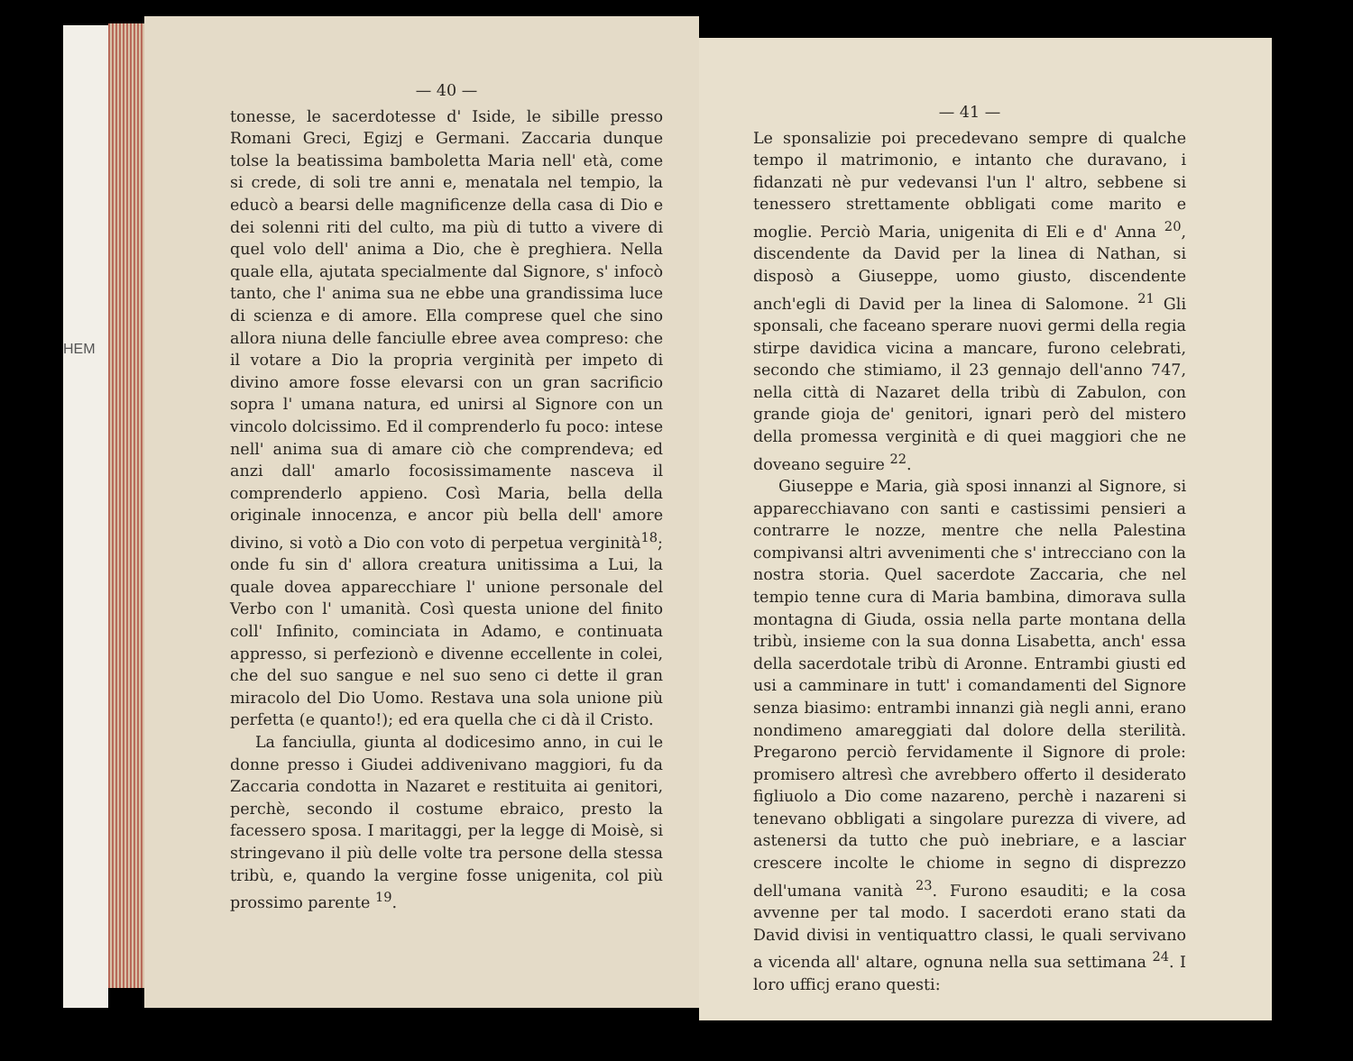HEM
— 40 —
tonesse, le sacerdotesse d' Iside, le sibille presso Romani Greci, Egizj e Germani. Zaccaria dunque tolse la beatissima bamboletta Maria nell' età, come si crede, di soli tre anni e, menatala nel tempio, la educò a bearsi delle magnificenze della casa di Dio e dei solenni riti del culto, ma più di tutto a vivere di quel volo dell' anima a Dio, che è preghiera. Nella quale ella, ajutata specialmente dal Signore, s' infocò tanto, che l' anima sua ne ebbe una grandissima luce di scienza e di amore. Ella comprese quel che sino allora niuna delle fanciulle ebree avea compreso: che il votare a Dio la propria verginità per impeto di divino amore fosse elevarsi con un gran sacrificio sopra l' umana natura, ed unirsi al Signore con un vincolo dolcissimo. Ed il comprenderlo fu poco: intese nell' anima sua di amare ciò che comprendeva; ed anzi dall' amarlo focosissimamente nasceva il comprenderlo appieno. Così Maria, bella della originale innocenza, e ancor più bella dell' amore divino, si votò a Dio con voto di perpetua verginità<sup>18</sup>; onde fu sin d' allora creatura unitissima a Lui, la quale dovea apparecchiare l' unione personale del Verbo con l' umanità. Così questa unione del finito coll' Infinito, cominciata in Adamo, e continuata appresso, si perfezionò e divenne eccellente in colei, che del suo sangue e nel suo seno ci dette il gran miracolo del Dio Uomo. Restava una sola unione più perfetta (e quanto!); ed era quella che ci dà il Cristo.
La fanciulla, giunta al dodicesimo anno, in cui le donne presso i Giudei addivenivano maggiori, fu da Zaccaria condotta in Nazaret e restituita ai genitori, perchè, secondo il costume ebraico, presto la facessero sposa. I maritaggi, per la legge di Moisè, si stringevano il più delle volte tra persone della stessa tribù, e, quando la vergine fosse unigenita, col più prossimo parente <sup>19</sup>.
— 41 —
Le sponsalizie poi precedevano sempre di qualche tempo il matrimonio, e intanto che duravano, i fidanzati nè pur vedevansi l'un l' altro, sebbene si tenessero strettamente obbligati come marito e moglie. Perciò Maria, unigenita di Eli e d' Anna <sup>20</sup>, discendente da David per la linea di Nathan, si disposò a Giuseppe, uomo giusto, discendente anch'egli di David per la linea di Salomone. <sup>21</sup> Gli sponsali, che faceano sperare nuovi germi della regia stirpe davidica vicina a mancare, furono celebrati, secondo che stimiamo, il 23 gennajo dell'anno 747, nella città di Nazaret della tribù di Zabulon, con grande gioja de' genitori, ignari però del mistero della promessa verginità e di quei maggiori che ne doveano seguire <sup>22</sup>.
Giuseppe e Maria, già sposi innanzi al Signore, si apparecchiavano con santi e castissimi pensieri a contrarre le nozze, mentre che nella Palestina compivansi altri avvenimenti che s' intrecciano con la nostra storia. Quel sacerdote Zaccaria, che nel tempio tenne cura di Maria bambina, dimorava sulla montagna di Giuda, ossia nella parte montana della tribù, insieme con la sua donna Lisabetta, anch' essa della sacerdotale tribù di Aronne. Entrambi giusti ed usi a camminare in tutt' i comandamenti del Signore senza biasimo: entrambi innanzi già negli anni, erano nondimeno amareggiati dal dolore della sterilità. Pregarono perciò fervidamente il Signore di prole: promisero altresì che avrebbero offerto il desiderato figliuolo a Dio come nazareno, perchè i nazareni si tenevano obbligati a singolare purezza di vivere, ad astenersi da tutto che può inebriare, e a lasciar crescere incolte le chiome in segno di disprezzo dell'umana vanità <sup>23</sup>. Furono esauditi; e la cosa avvenne per tal modo. I sacerdoti erano stati da David divisi in ventiquattro classi, le quali servivano a vicenda all' altare, ognuna nella sua settimana <sup>24</sup>. I loro ufficj erano questi: